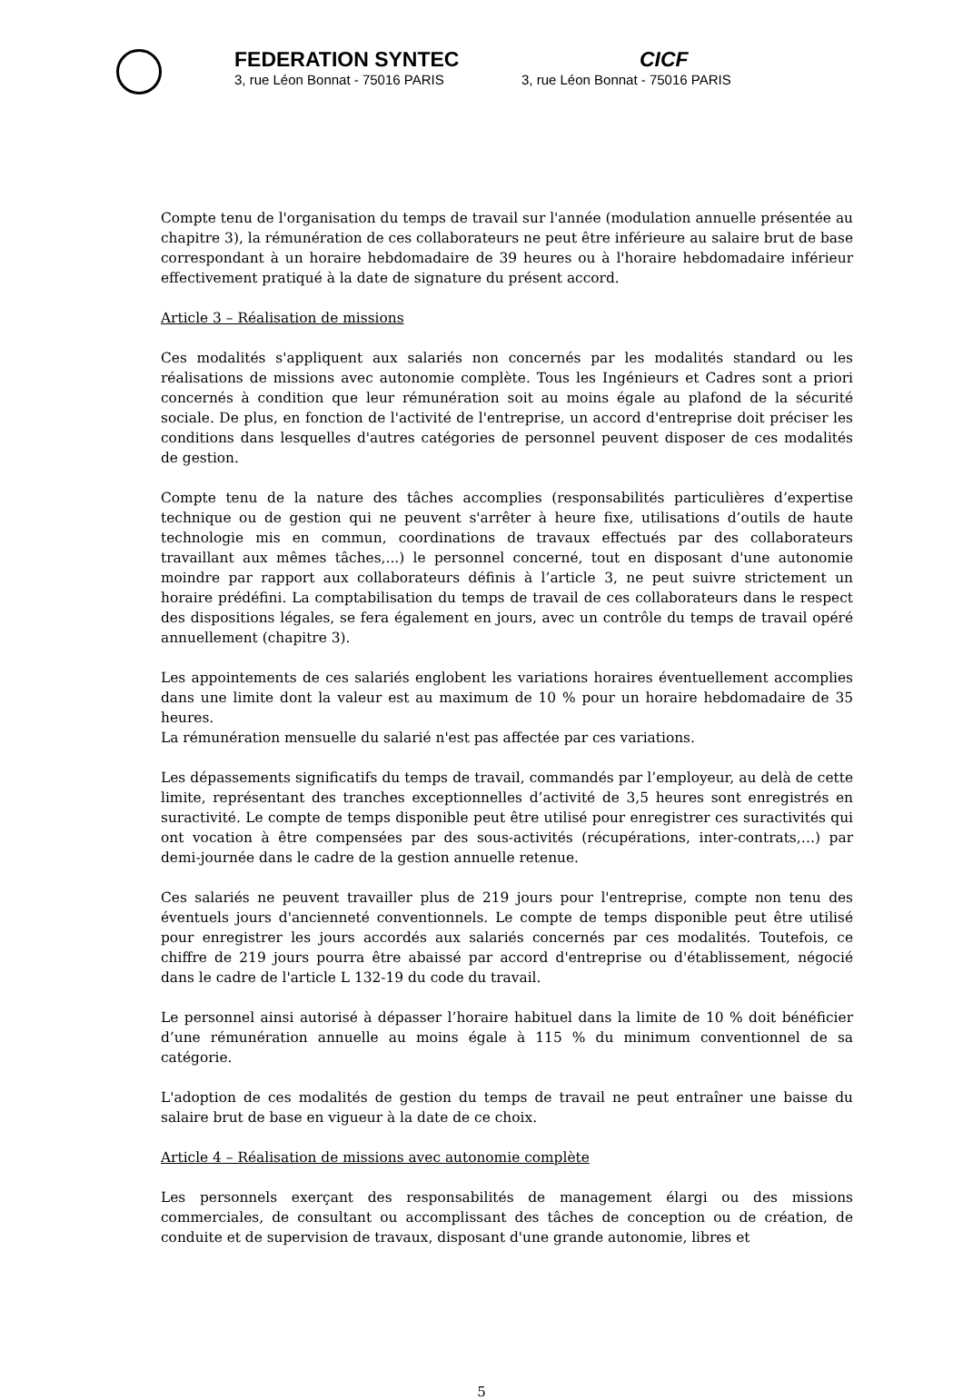FEDERATION SYNTEC
3, rue Léon Bonnat - 75016 PARIS
CICF
3, rue Léon Bonnat - 75016 PARIS
Compte tenu de l'organisation du temps de travail sur l'année (modulation annuelle présentée au chapitre 3), la rémunération de ces collaborateurs ne peut être inférieure au salaire brut de base correspondant à un horaire hebdomadaire de 39 heures ou à l'horaire hebdomadaire inférieur effectivement pratiqué à la date de signature du présent accord.
Article 3 – Réalisation de missions
Ces modalités s'appliquent aux salariés non concernés par les modalités standard ou les réalisations de missions avec autonomie complète. Tous les Ingénieurs et Cadres sont a priori concernés à condition que leur rémunération soit au moins égale au plafond de la sécurité sociale. De plus, en fonction de l'activité de l'entreprise, un accord d'entreprise doit préciser les conditions dans lesquelles d'autres catégories de personnel peuvent disposer de ces modalités de gestion.
Compte tenu de la nature des tâches accomplies (responsabilités particulières d’expertise technique ou de gestion qui ne peuvent s'arrêter à heure fixe, utilisations d’outils de haute technologie mis en commun, coordinations de travaux effectués par des collaborateurs travaillant aux mêmes tâches,...) le personnel concerné, tout en disposant d'une autonomie moindre par rapport aux collaborateurs définis à l’article 3, ne peut suivre strictement un horaire prédéfini. La comptabilisation du temps de travail de ces collaborateurs dans le respect des dispositions légales, se fera également en jours, avec un contrôle du temps de travail opéré annuellement (chapitre 3).
Les appointements de ces salariés englobent les variations horaires éventuellement accomplies dans une limite dont la valeur est au maximum de 10 % pour un horaire hebdomadaire de 35 heures.
La rémunération mensuelle du salarié n'est pas affectée par ces variations.
Les dépassements significatifs du temps de travail, commandés par l’employeur, au delà de cette limite, représentant des tranches exceptionnelles d’activité de 3,5 heures sont enregistrés en suractivité. Le compte de temps disponible peut être utilisé pour enregistrer ces suractivités qui ont vocation à être compensées par des sous-activités (récupérations, inter-contrats,…) par demi-journée dans le cadre de la gestion annuelle retenue.
Ces salariés ne peuvent travailler plus de 219 jours pour l'entreprise, compte non tenu des éventuels jours d'ancienneté conventionnels. Le compte de temps disponible peut être utilisé pour enregistrer les jours accordés aux salariés concernés par ces modalités. Toutefois, ce chiffre de 219 jours pourra être abaissé par accord d'entreprise ou d'établissement, négocié dans le cadre de l'article L 132-19 du code du travail.
Le personnel ainsi autorisé à dépasser l’horaire habituel dans la limite de 10 % doit bénéficier d’une rémunération annuelle au moins égale à 115 % du minimum conventionnel de sa catégorie.
L'adoption de ces modalités de gestion du temps de travail ne peut entraîner une baisse du salaire brut de base en vigueur à la date de ce choix.
Article 4 – Réalisation de missions avec autonomie complète
Les personnels exerçant des responsabilités de management élargi ou des missions commerciales, de consultant ou accomplissant des tâches de conception ou de création, de conduite et de supervision de travaux, disposant d'une grande autonomie, libres et
5